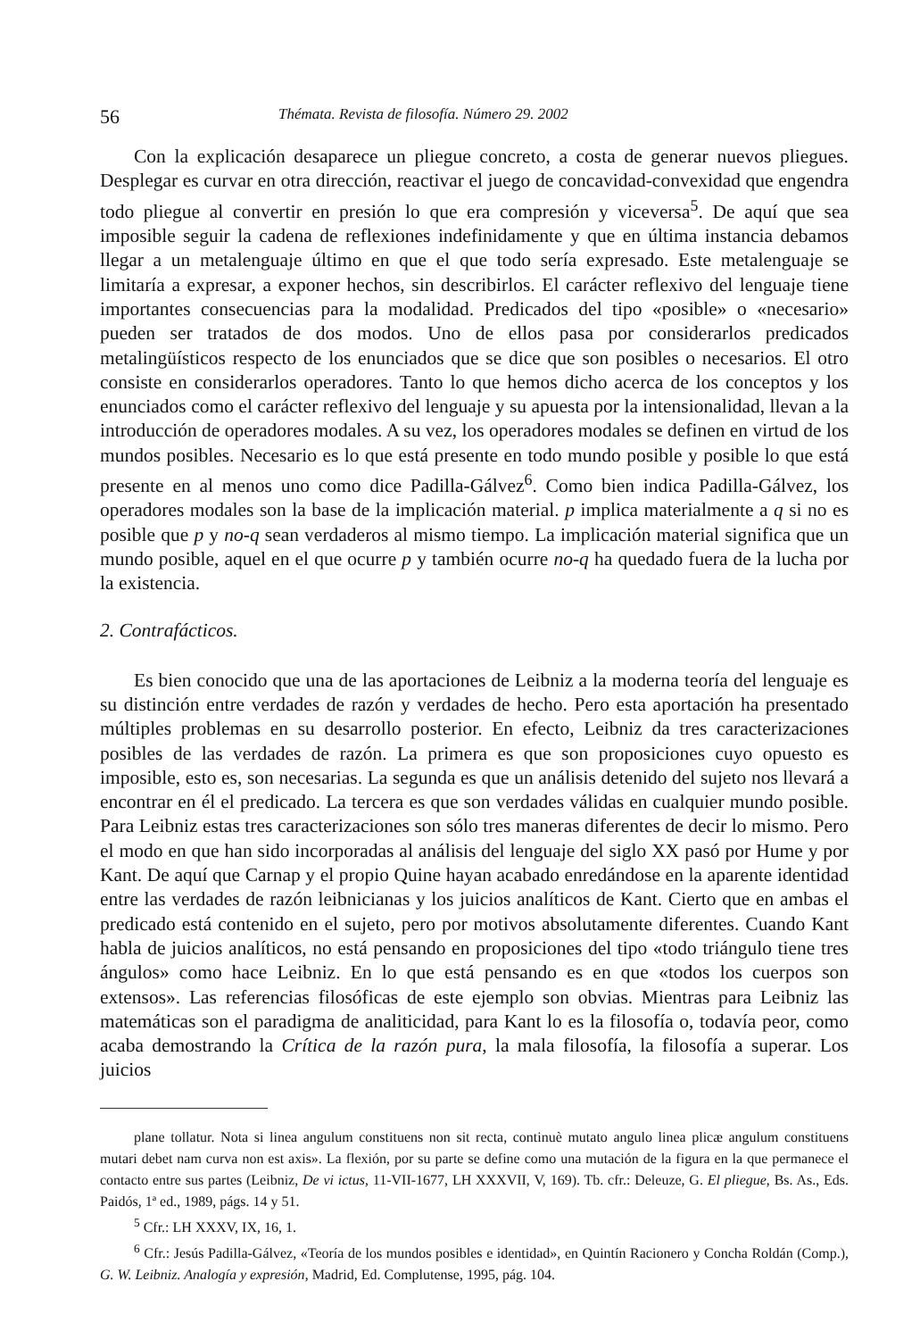56 Thémata. Revista de filosofía. Número 29. 2002
Con la explicación desaparece un pliegue concreto, a costa de generar nuevos pliegues. Desplegar es curvar en otra dirección, reactivar el juego de concavidad-convexidad que engendra todo pliegue al convertir en presión lo que era compresión y viceversa<sup>5</sup>. De aquí que sea imposible seguir la cadena de reflexiones indefinidamente y que en última instancia debamos llegar a un metalenguaje último en que el que todo sería expresado. Este metalenguaje se limitaría a expresar, a exponer hechos, sin describirlos. El carácter reflexivo del lenguaje tiene importantes consecuencias para la modalidad. Predicados del tipo «posible» o «necesario» pueden ser tratados de dos modos. Uno de ellos pasa por considerarlos predicados metalingüísticos respecto de los enunciados que se dice que son posibles o necesarios. El otro consiste en considerarlos operadores. Tanto lo que hemos dicho acerca de los conceptos y los enunciados como el carácter reflexivo del lenguaje y su apuesta por la intensionalidad, llevan a la introducción de operadores modales. A su vez, los operadores modales se definen en virtud de los mundos posibles. Necesario es lo que está presente en todo mundo posible y posible lo que está presente en al menos uno como dice Padilla-Gálvez<sup>6</sup>. Como bien indica Padilla-Gálvez, los operadores modales son la base de la implicación material. p implica materialmente a q si no es posible que p y no-q sean verdaderos al mismo tiempo. La implicación material significa que un mundo posible, aquel en el que ocurre p y también ocurre no-q ha quedado fuera de la lucha por la existencia.
2. Contrafácticos.
Es bien conocido que una de las aportaciones de Leibniz a la moderna teoría del lenguaje es su distinción entre verdades de razón y verdades de hecho. Pero esta aportación ha presentado múltiples problemas en su desarrollo posterior. En efecto, Leibniz da tres caracterizaciones posibles de las verdades de razón. La primera es que son proposiciones cuyo opuesto es imposible, esto es, son necesarias. La segunda es que un análisis detenido del sujeto nos llevará a encontrar en él el predicado. La tercera es que son verdades válidas en cualquier mundo posible. Para Leibniz estas tres caracterizaciones son sólo tres maneras diferentes de decir lo mismo. Pero el modo en que han sido incorporadas al análisis del lenguaje del siglo XX pasó por Hume y por Kant. De aquí que Carnap y el propio Quine hayan acabado enredándose en la aparente identidad entre las verdades de razón leibnicianas y los juicios analíticos de Kant. Cierto que en ambas el predicado está contenido en el sujeto, pero por motivos absolutamente diferentes. Cuando Kant habla de juicios analíticos, no está pensando en proposiciones del tipo «todo triángulo tiene tres ángulos» como hace Leibniz. En lo que está pensando es en que «todos los cuerpos son extensos». Las referencias filosóficas de este ejemplo son obvias. Mientras para Leibniz las matemáticas son el paradigma de analiticidad, para Kant lo es la filosofía o, todavía peor, como acaba demostrando la Crítica de la razón pura, la mala filosofía, la filosofía a superar. Los juicios
plane tollatur. Nota si linea angulum constituens non sit recta, continuè mutato angulo linea plicæ angulum constituens mutari debet nam curva non est axis». La flexión, por su parte se define como una mutación de la figura en la que permanece el contacto entre sus partes (Leibniz, De vi ictus, 11-VII-1677, LH XXXVII, V, 169). Tb. cfr.: Deleuze, G. El pliegue, Bs. As., Eds. Paidós, 1ª ed., 1989, págs. 14 y 51.
<sup>5</sup> Cfr.: LH XXXV, IX, 16, 1.
<sup>6</sup> Cfr.: Jesús Padilla-Gálvez, «Teoría de los mundos posibles e identidad», en Quintín Racionero y Concha Roldán (Comp.), G. W. Leibniz. Analogía y expresión, Madrid, Ed. Complutense, 1995, pág. 104.